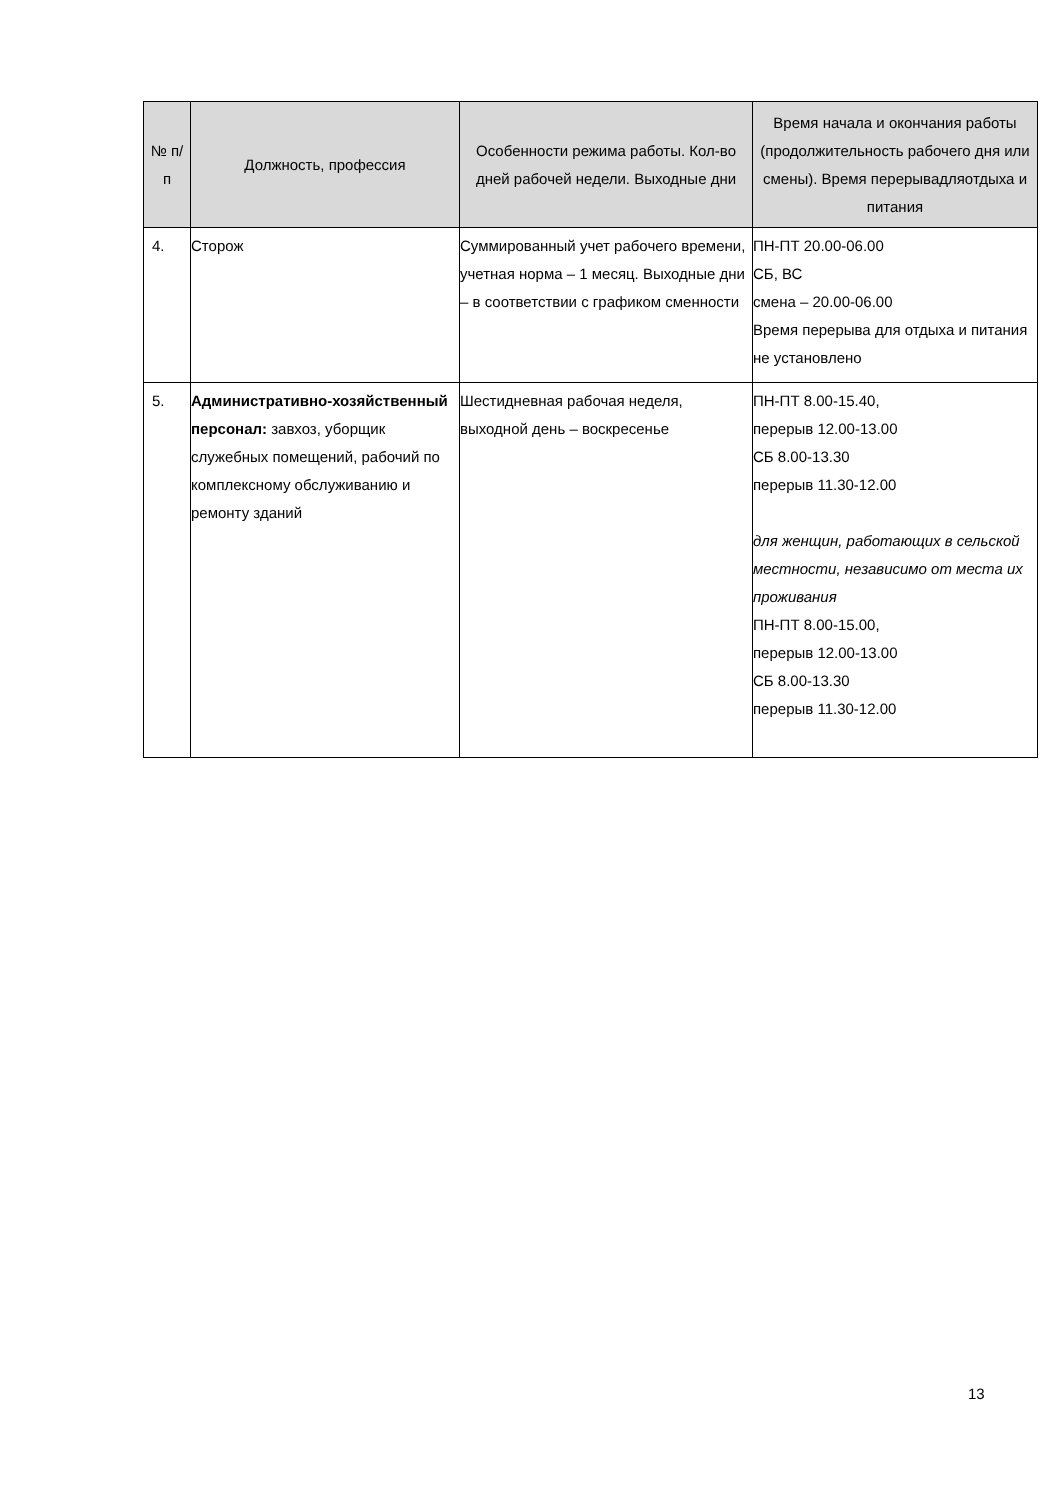| № п/п | Должность, профессия | Особенности режима работы. Кол-во дней рабочей недели. Выходные дни | Время начала и окончания работы (продолжительность рабочего дня или смены). Время перерывадляотдыха и питания |
| --- | --- | --- | --- |
| 4. | Сторож | Суммированный учет рабочего времени, учетная норма – 1 месяц. Выходные дни – в соответствии с графиком сменности | ПН-ПТ 20.00-06.00 СБ, ВС смена – 20.00-06.00 Время перерыва для отдыха и питания не установлено |
| 5. | Административно-хозяйственный персонал: завхоз, уборщик служебных помещений, рабочий по комплексному обслуживанию и ремонту зданий | Шестидневная рабочая неделя, выходной день – воскресенье | ПН-ПТ 8.00-15.40, перерыв 12.00-13.00 СБ 8.00-13.30 перерыв 11.30-12.00 для женщин, работающих в сельской местности, независимо от места их проживания ПН-ПТ 8.00-15.00, перерыв 12.00-13.00 СБ 8.00-13.30 перерыв 11.30-12.00 |
13